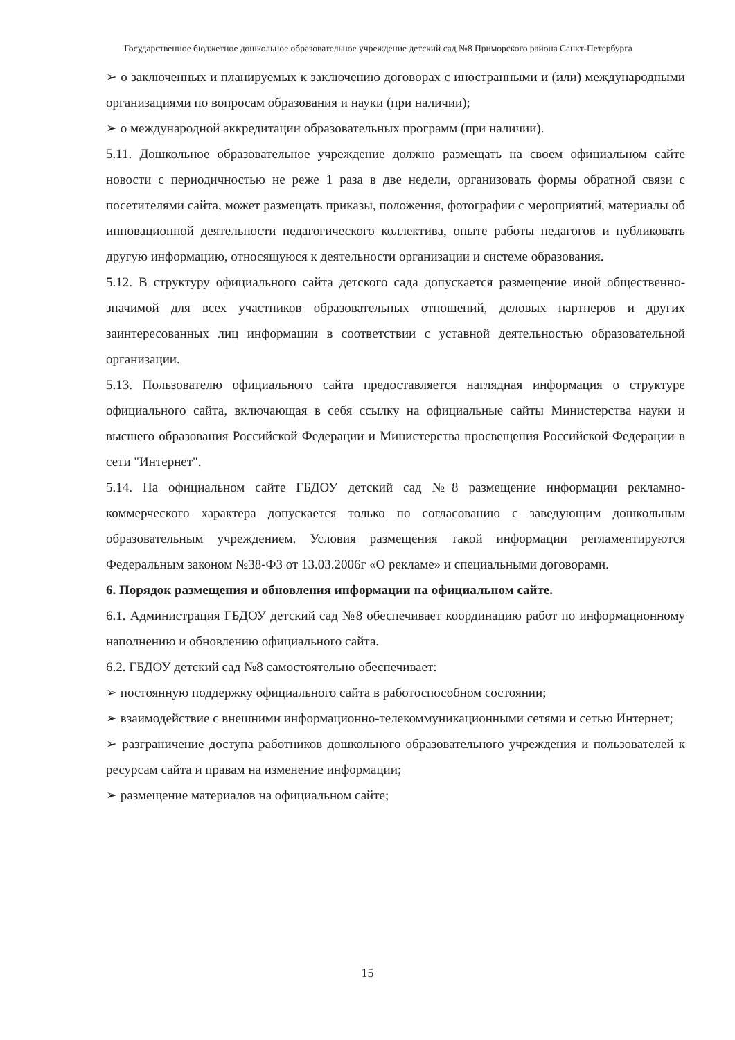Государственное бюджетное дошкольное образовательное учреждение детский сад №8 Приморского района Санкт-Петербурга
➢ о заключенных и планируемых к заключению договорах с иностранными и (или) международными организациями по вопросам образования и науки (при наличии);
➢ о международной аккредитации образовательных программ (при наличии).
5.11. Дошкольное образовательное учреждение должно размещать на своем официальном сайте новости с периодичностью не реже 1 раза в две недели, организовать формы обратной связи с посетителями сайта, может размещать приказы, положения, фотографии с мероприятий, материалы об инновационной деятельности педагогического коллектива, опыте работы педагогов и публиковать другую информацию, относящуюся к деятельности организации и системе образования.
5.12. В структуру официального сайта детского сада допускается размещение иной общественно-значимой для всех участников образовательных отношений, деловых партнеров и других заинтересованных лиц информации в соответствии с уставной деятельностью образовательной организации.
5.13. Пользователю официального сайта предоставляется наглядная информация о структуре официального сайта, включающая в себя ссылку на официальные сайты Министерства науки и высшего образования Российской Федерации и Министерства просвещения Российской Федерации в сети "Интернет".
5.14. На официальном сайте ГБДОУ детский сад №8 размещение информации рекламно-коммерческого характера допускается только по согласованию с заведующим дошкольным образовательным учреждением. Условия размещения такой информации регламентируются Федеральным законом №38-ФЗ от 13.03.2006г «О рекламе» и специальными договорами.
6. Порядок размещения и обновления информации на официальном сайте.
6.1. Администрация ГБДОУ детский сад №8 обеспечивает координацию работ по информационному наполнению и обновлению официального сайта.
6.2. ГБДОУ детский сад №8 самостоятельно обеспечивает:
➢ постоянную поддержку официального сайта в работоспособном состоянии;
➢ взаимодействие с внешними информационно-телекоммуникационными сетями и сетью Интернет;
➢ разграничение доступа работников дошкольного образовательного учреждения и пользователей к ресурсам сайта и правам на изменение информации;
➢ размещение материалов на официальном сайте;
15